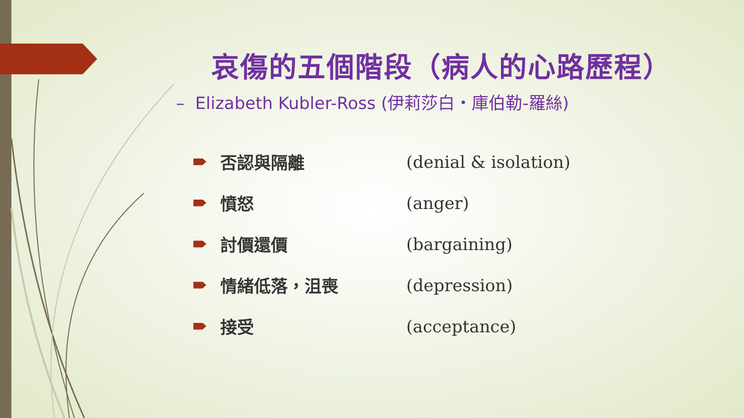哀傷的五個階段（病人的心路歷程）
– Elizabeth Kubler-Ross (伊莉莎白・庫伯勒-羅絲)
否認與隔離 (denial & isolation)
憤怒 (anger)
討價還價 (bargaining)
情緒低落，沮喪 (depression)
接受 (acceptance)